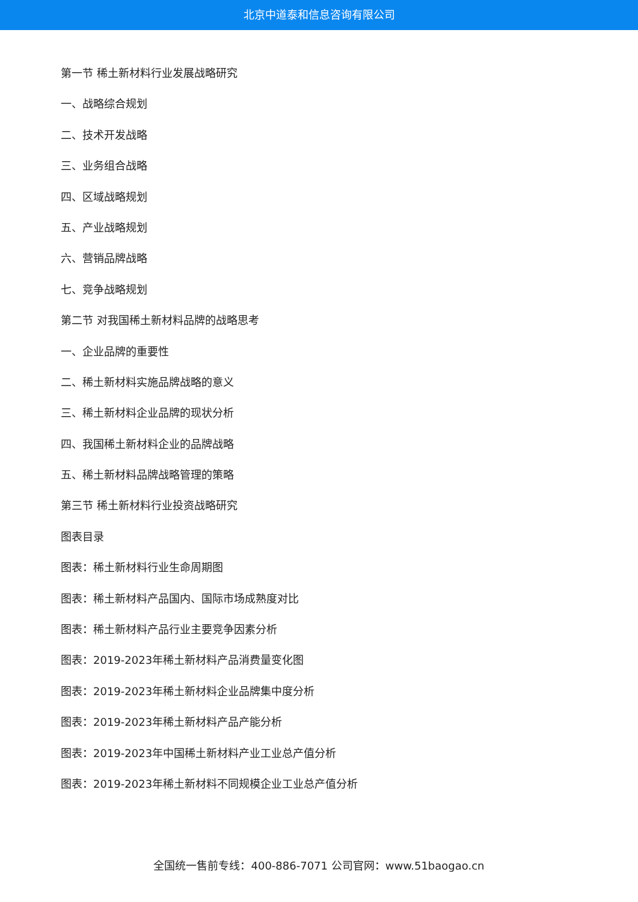北京中道泰和信息咨询有限公司
第一节 稀土新材料行业发展战略研究
一、战略综合规划
二、技术开发战略
三、业务组合战略
四、区域战略规划
五、产业战略规划
六、营销品牌战略
七、竞争战略规划
第二节 对我国稀土新材料品牌的战略思考
一、企业品牌的重要性
二、稀土新材料实施品牌战略的意义
三、稀土新材料企业品牌的现状分析
四、我国稀土新材料企业的品牌战略
五、稀土新材料品牌战略管理的策略
第三节 稀土新材料行业投资战略研究
图表目录
图表：稀土新材料行业生命周期图
图表：稀土新材料产品国内、国际市场成熟度对比
图表：稀土新材料产品行业主要竞争因素分析
图表：2019-2023年稀土新材料产品消费量变化图
图表：2019-2023年稀土新材料企业品牌集中度分析
图表：2019-2023年稀土新材料产品产能分析
图表：2019-2023年中国稀土新材料产业工业总产值分析
图表：2019-2023年稀土新材料不同规模企业工业总产值分析
全国统一售前专线：400-886-7071 公司官网：www.51baogao.cn